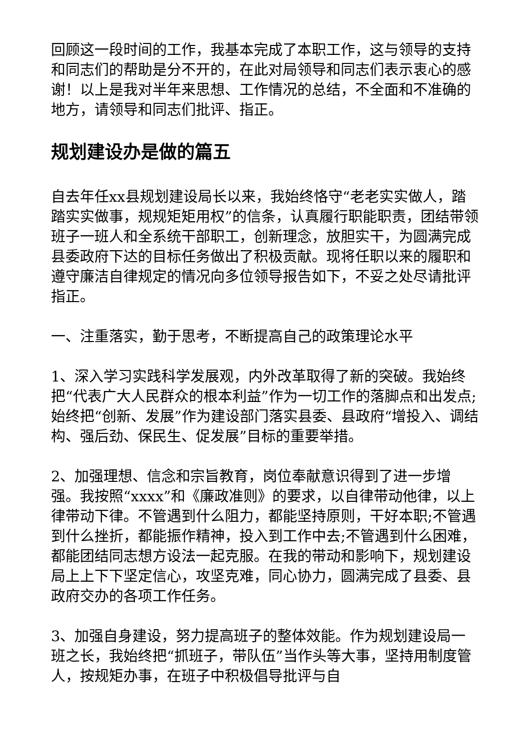回顾这一段时间的工作，我基本完成了本职工作，这与领导的支持和同志们的帮助是分不开的，在此对局领导和同志们表示衷心的感谢！以上是我对半年来思想、工作情况的总结，不全面和不准确的地方，请领导和同志们批评、指正。
规划建设办是做的篇五
自去年任xx县规划建设局长以来，我始终恪守“老老实实做人，踏踏实实做事，规规矩矩用权”的信条，认真履行职能职责，团结带领班子一班人和全系统干部职工，创新理念，放胆实干，为圆满完成县委政府下达的目标任务做出了积极贡献。现将任职以来的履职和遵守廉洁自律规定的情况向多位领导报告如下，不妥之处尽请批评指正。
一、注重落实，勤于思考，不断提高自己的政策理论水平
1、深入学习实践科学发展观，内外改革取得了新的突破。我始终把“代表广大人民群众的根本利益”作为一切工作的落脚点和出发点;始终把“创新、发展”作为建设部门落实县委、县政府“增投入、调结构、强后劲、保民生、促发展”目标的重要举措。
2、加强理想、信念和宗旨教育，岗位奉献意识得到了进一步增强。我按照“xxxx”和《廉政准则》的要求，以自律带动他律，以上律带动下律。不管遇到什么阻力，都能坚持原则，干好本职;不管遇到什么挫折，都能振作精神，投入到工作中去;不管遇到什么困难，都能团结同志想方设法一起克服。在我的带动和影响下，规划建设局上上下下坚定信心，攻坚克难，同心协力，圆满完成了县委、县政府交办的各项工作任务。
3、加强自身建设，努力提高班子的整体效能。作为规划建设局一班之长，我始终把“抓班子，带队伍”当作头等大事，坚持用制度管人，按规矩办事，在班子中积极倡导批评与自